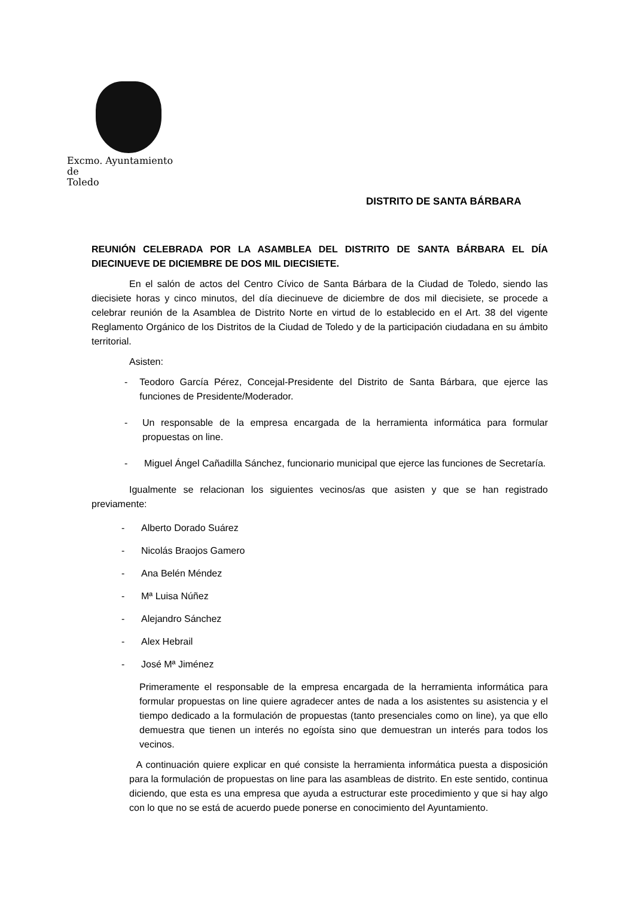Excmo. Ayuntamiento
de
Toledo
DISTRITO DE SANTA BÁRBARA
REUNIÓN CELEBRADA POR LA ASAMBLEA DEL DISTRITO DE SANTA BÁRBARA EL DÍA DIECINUEVE DE DICIEMBRE DE DOS MIL DIECISIETE.
En el salón de actos del Centro Cívico de Santa Bárbara de la Ciudad de Toledo, siendo las diecisiete horas y cinco minutos, del día diecinueve de diciembre de dos mil diecisiete, se procede a celebrar reunión de la Asamblea de Distrito Norte en virtud de lo establecido en el Art. 38 del vigente Reglamento Orgánico de los Distritos de la Ciudad de Toledo y de la participación ciudadana en su ámbito territorial.
Asisten:
- Teodoro García Pérez, Concejal-Presidente del Distrito de Santa Bárbara, que ejerce las funciones de Presidente/Moderador.
- Un responsable de la empresa encargada de la herramienta informática para formular propuestas on line.
- Miguel Ángel Cañadilla Sánchez, funcionario municipal que ejerce las funciones de Secretaría.
Igualmente se relacionan los siguientes vecinos/as que asisten y que se han registrado previamente:
- Alberto Dorado Suárez
- Nicolás Braojos Gamero
- Ana Belén Méndez
- Mª Luisa Núñez
- Alejandro Sánchez
- Alex Hebrail
- José Mª Jiménez
Primeramente el responsable de la empresa encargada de la herramienta informática para formular propuestas on line quiere agradecer antes de nada a los asistentes su asistencia y el tiempo dedicado a la formulación de propuestas (tanto presenciales como on line), ya que ello demuestra que tienen un interés no egoísta sino que demuestran un interés para todos los vecinos.
A continuación quiere explicar en qué consiste la herramienta informática puesta a disposición para la formulación de propuestas on line para las asambleas de distrito. En este sentido, continua diciendo, que esta es una empresa que ayuda a estructurar este procedimiento y que si hay algo con lo que no se está de acuerdo puede ponerse en conocimiento del Ayuntamiento.